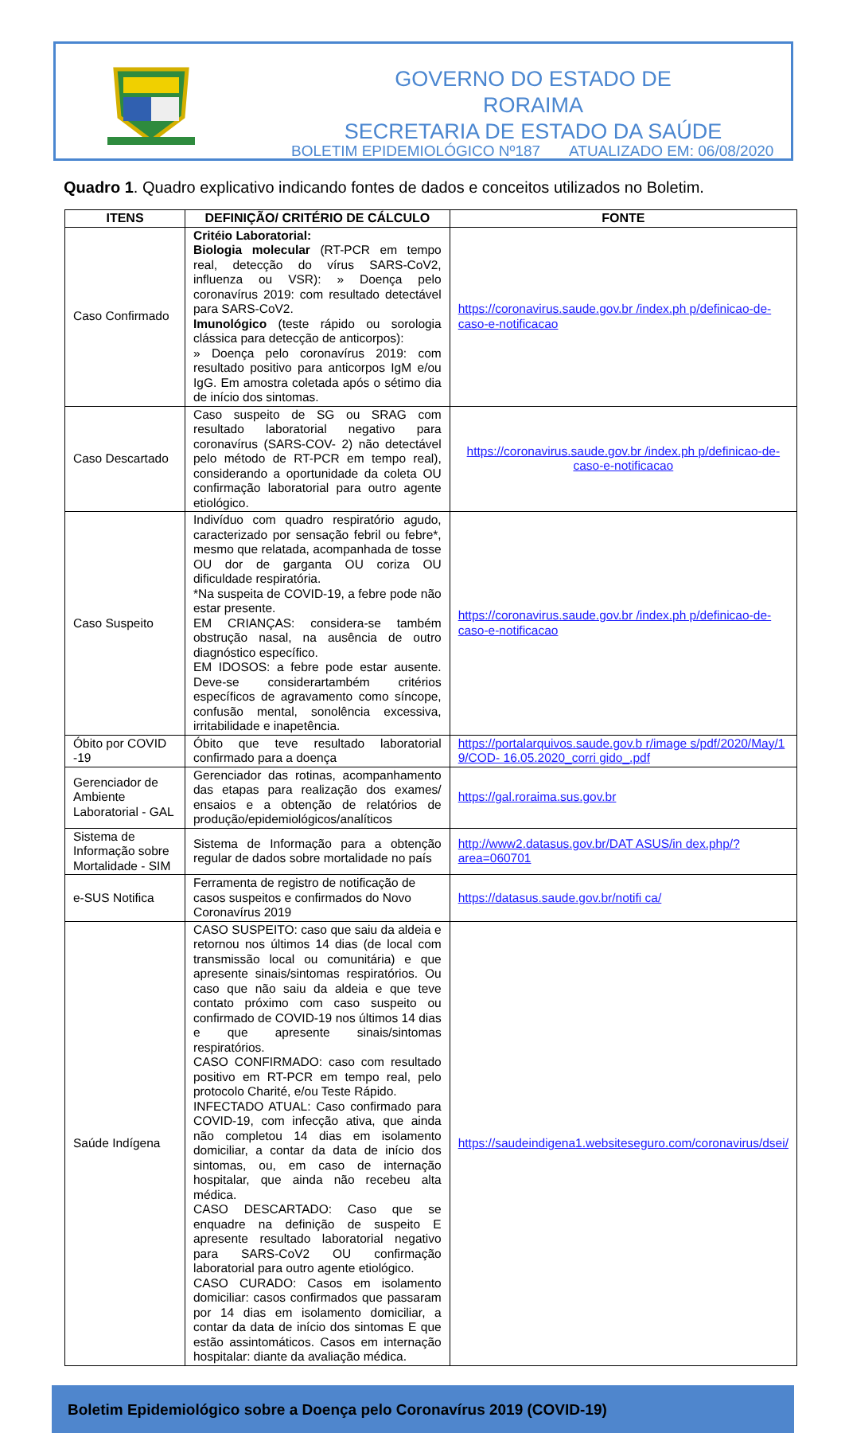GOVERNO DO ESTADO DE RORAIMA
SECRETARIA DE ESTADO DA SAÚDE
BOLETIM EPIDEMIOLÓGICO Nº187 ATUALIZADO EM: 06/08/2020
Quadro 1. Quadro explicativo indicando fontes de dados e conceitos utilizados no Boletim.
| ITENS | DEFINIÇÃO/ CRITÉRIO DE CÁLCULO | FONTE |
| --- | --- | --- |
| Caso Confirmado | Critéio Laboratorial: Biologia molecular (RT-PCR em tempo real, detecção do vírus SARS-CoV2, influenza ou VSR): » Doença pelo coronavírus 2019: com resultado detectável para SARS-CoV2. Imunológico (teste rápido ou sorologia clássica para detecção de anticorpos): » Doença pelo coronavírus 2019: com resultado positivo para anticorpos IgM e/ou IgG. Em amostra coletada após o sétimo dia de início dos sintomas. | https://coronavirus.saude.gov.br /index.ph p/definicao-de-caso-e-notificacao |
| Caso Descartado | Caso suspeito de SG ou SRAG com resultado laboratorial negativo para coronavírus (SARS-COV- 2) não detectável pelo método de RT-PCR em tempo real), considerando a oportunidade da coleta OU confirmação laboratorial para outro agente etiológico. | https://coronavirus.saude.gov.br /index.ph p/definicao-de-caso-e-notificacao |
| Caso Suspeito | Indivíduo com quadro respiratório agudo, caracterizado por sensação febril ou febre*, mesmo que relatada, acompanhada de tosse OU dor de garganta OU coriza OU dificuldade respiratória. *Na suspeita de COVID-19, a febre pode não estar presente. EM CRIANÇAS: considera-se também obstrução nasal, na ausência de outro diagnóstico específico. EM IDOSOS: a febre pode estar ausente. Deve-se considerartambém critérios específicos de agravamento como síncope, confusão mental, sonolência excessiva, irritabilidade e inapetência. | https://coronavirus.saude.gov.br /index.ph p/definicao-de-caso-e-notificacao |
| Óbito por COVID -19 | Óbito que teve resultado laboratorial confirmado para a doença | https://portalarquivos.saude.gov.b r/image s/pdf/2020/May/1 9/COD- 16.05.2020_corri gido_.pdf |
| Gerenciador de Ambiente Laboratorial - GAL | Gerenciador das rotinas, acompanhamento das etapas para realização dos exames/ ensaios e a obtenção de relatórios de produção/epidemiológicos/analíticos | https://gal.roraima.sus.gov.br |
| Sistema de Informação sobre Mortalidade - SIM | Sistema de Informação para a obtenção regular de dados sobre mortalidade no país | http://www2.datasus.gov.br/DAT ASUS/in dex.php/?area=060701 |
| e-SUS Notifica | Ferramenta de registro de notificação de casos suspeitos e confirmados do Novo Coronavírus 2019 | https://datasus.saude.gov.br/notifi ca/ |
| Saúde Indígena | CASO SUSPEITO: caso que saiu da aldeia e retornou nos últimos 14 dias (de local com transmissão local ou comunitária) e que apresente sinais/sintomas respiratórios. Ou caso que não saiu da aldeia e que teve contato próximo com caso suspeito ou confirmado de COVID-19 nos últimos 14 dias e que apresente sinais/sintomas respiratórios. CASO CONFIRMADO: caso com resultado positivo em RT-PCR em tempo real, pelo protocolo Charité, e/ou Teste Rápido. INFECTADO ATUAL: Caso confirmado para COVID-19, com infecção ativa, que ainda não completou 14 dias em isolamento domiciliar, a contar da data de início dos sintomas, ou, em caso de internação hospitalar, que ainda não recebeu alta médica. CASO DESCARTADO: Caso que se enquadre na definição de suspeito E apresente resultado laboratorial negativo para SARS-CoV2 OU confirmação laboratorial para outro agente etiológico. CASO CURADO: Casos em isolamento domiciliar: casos confirmados que passaram por 14 dias em isolamento domiciliar, a contar da data de início dos sintomas E que estão assintomáticos. Casos em internação hospitalar: diante da avaliação médica. | https://saudeindigena1.websiteseguro.com/coronavirus/dsei/ |
Boletim Epidemiológico sobre a Doença pelo Coronavírus 2019 (COVID-19)